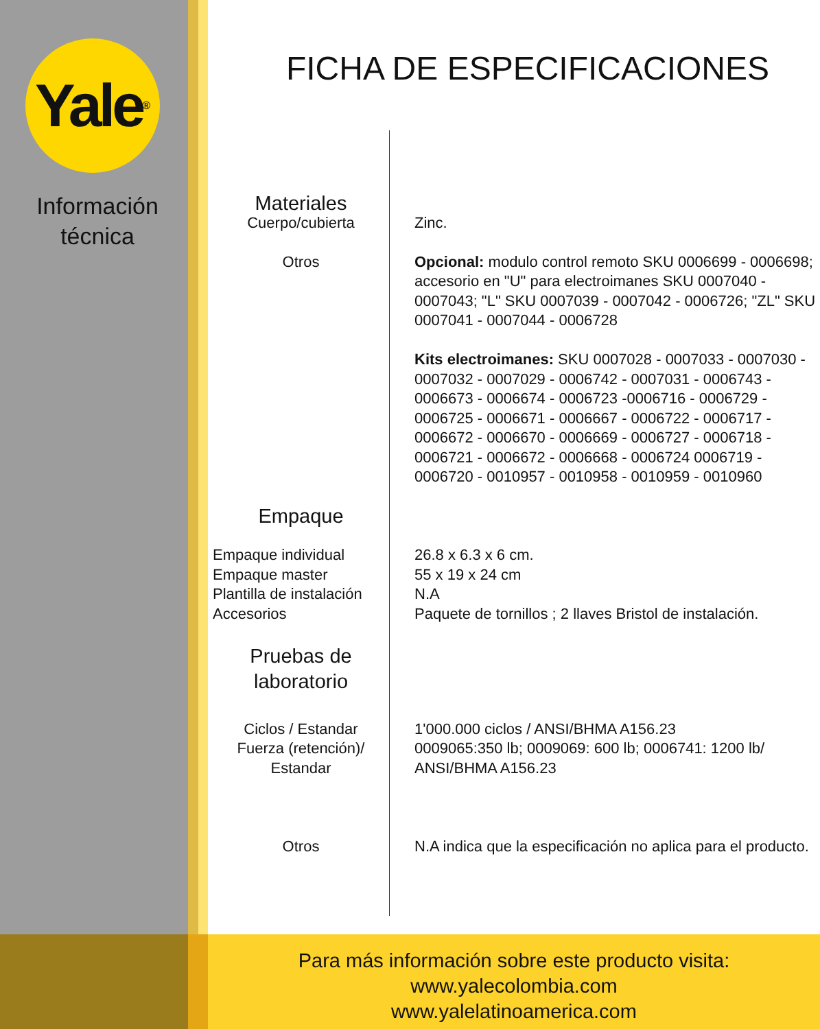Yale<sup>®</sup>
Información
técnica
FICHA DE ESPECIFICACIONES
| Materiales | |
| Cuerpo/cubierta | Zinc. |
| Otros | Opcional: modulo control remoto SKU 0006699 - 0006698; accesorio en "U" para electroimanes SKU 0007040 - 0007043; "L" SKU 0007039 - 0007042 - 0006726; "ZL" SKU 0007041 - 0007044 - 0006728 Kits electroimanes: SKU 0007028 - 0007033 - 0007030 - 0007032 - 0007029 - 0006742 - 0007031 - 0006743 - 0006673 - 0006674 - 0006723 -0006716 - 0006729 - 0006725 - 0006671 - 0006667 - 0006722 - 0006717 - 0006672 - 0006670 - 0006669 - 0006727 - 0006718 - 0006721 - 0006672 - 0006668 - 0006724 0006719 - 0006720 - 0010957 - 0010958 - 0010959 - 0010960 |
| Empaque | |
| Empaque individual Empaque master Plantilla de instalación Accesorios | 26.8 x 6.3 x 6 cm. 55 x 19 x 24 cm N.A Paquete de tornillos ; 2 llaves Bristol de instalación. |
| Pruebas de laboratorio | |
| Ciclos / Estandar Fuerza (retención)/ Estandar | 1'000.000 ciclos / ANSI/BHMA A156.23 0009065:350 lb; 0009069: 600 lb; 0006741: 1200 lb/ ANSI/BHMA A156.23 |
| Otros | N.A indica que la especificación no aplica para el producto. |
Para más información sobre este producto visita:
www.yalecolombia.com
www.yalelatinoamerica.com